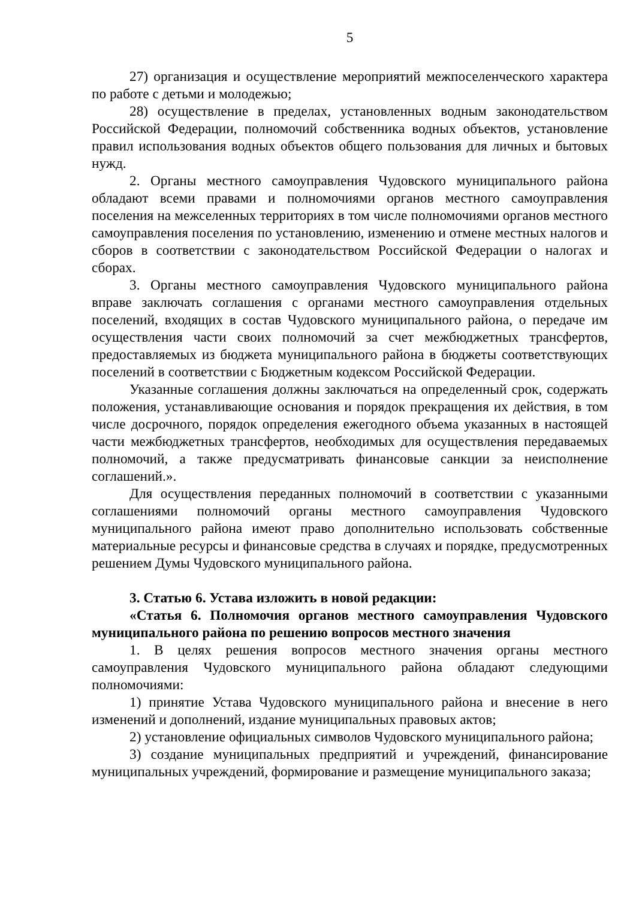5
27) организация и осуществление мероприятий межпоселенческого характера по работе с детьми и молодежью;
28) осуществление в пределах, установленных водным законо­дательством Российской Федерации, полномочий собственника водных объектов, установление правил использования водных объектов общего пользования для личных и бытовых нужд.
2. Органы местного самоуправления Чудовского муниципального района обладают всеми правами и полномочиями органов местного самоуправления поселения на межселенных территориях в том числе полномочиями органов местного самоуправления поселения по установлению, изменению и отмене местных налогов и сборов в соответствии с законодательством Российской Федерации о налогах и сборах.
3. Органы местного самоуправления Чудовского муниципального района вправе заключать соглашения с органами местного самоуправления отдельных поселений, входящих в состав Чудовского муниципального района, о передаче им осуществления части своих полномочий за счет межбюджетных трансфертов, предоставляемых из бюджета муниципального района в бюджеты соответствующих поселений в соответствии с Бюджетным кодексом Российской Федерации.
Указанные соглашения должны заключаться на определенный срок, содержать положения, устанавливающие основания и порядок прекращения их действия, в том числе досрочного, порядок определения ежегодного объема указанных в настоящей части межбюджетных трансфертов, необходимых для осуществления передаваемых полномочий, а также предусматривать финансовые санкции за неисполнение соглашений.».
Для осуществления переданных полномочий в соответствии с указанными соглашениями полномочий органы местного самоуправления Чудовского муниципального района имеют право дополнительно использовать собственные материальные ресурсы и финансовые средства в случаях и порядке, предусмотренных решением Думы Чудовского муниципального района.
3. Статью 6. Устава изложить в новой редакции:
«Статья 6. Полномочия органов местного самоуправления Чудов­ского муниципального района по решению вопросов местного значения
1. В целях решения вопросов местного значения органы местного самоуправления Чудовского муниципального района обладают следующими полномочиями:
1) принятие Устава Чудовского муниципального района и внесение в него изменений и дополнений, издание муниципальных правовых актов;
2) установление официальных символов Чудовского муниципального района;
3) создание муниципальных предприятий и учреждений, финансирование муниципальных учреждений, формирование и размещение муниципального заказа;